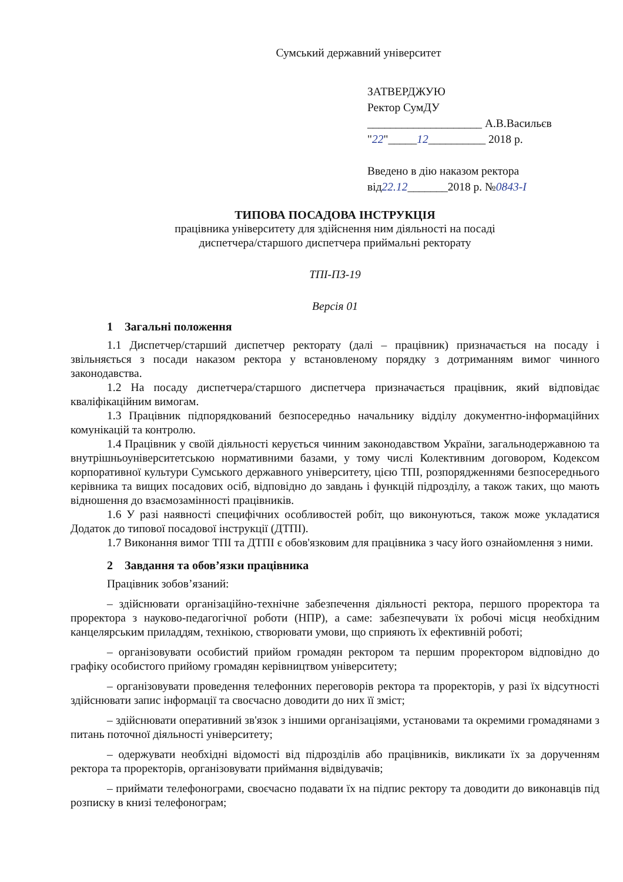Сумський державний університет
ЗАТВЕРДЖУЮ
Ректор СумДУ
____________________ А.В.Васильєв
"22"_____12__________ 2018 р.
Введено в дію наказом ректора
від22.12_______2018 р. №0843-I
ТИПОВА ПОСАДОВА ІНСТРУКЦІЯ
працівника університету для здійснення ним діяльності на посаді
диспетчера/старшого диспетчера приймальні ректорату
ТПІ-ПЗ-19
Версія 01
1 Загальні положення
1.1 Диспетчер/старший диспетчер ректорату (далі – працівник) призначається на посаду і звільняється з посади наказом ректора у встановленому порядку з дотриманням вимог чинного законодавства.
1.2 На посаду диспетчера/старшого диспетчера призначається працівник, який відповідає кваліфікаційним вимогам.
1.3 Працівник підпорядкований безпосередньо начальнику відділу документно-інформаційних комунікацій та контролю.
1.4 Працівник у своїй діяльності керується чинним законодавством України, загальнодержавною та внутрішньоуніверситетською нормативними базами, у тому числі Колективним договором, Кодексом корпоративної культури Сумського державного університету, цією ТПІ, розпорядженнями безпосереднього керівника та вищих посадових осіб, відповідно до завдань і функцій підрозділу, а також таких, що мають відношення до взаємозамінності працівників.
1.6 У разі наявності специфічних особливостей робіт, що виконуються, також може укладатися Додаток до типової посадової інструкції (ДТПІ).
1.7 Виконання вимог ТПІ та ДТПІ є обов'язковим для працівника з часу його ознайомлення з ними.
2 Завдання та обов’язки працівника
Працівник зобов’язаний:
– здійснювати організаційно-технічне забезпечення діяльності ректора, першого проректора та проректора з науково-педагогічної роботи (НПР), а саме: забезпечувати їх робочі місця необхідним канцелярським приладдям, технікою, створювати умови, що сприяють їх ефективній роботі;
– організовувати особистий прийом громадян ректором та першим проректором відповідно до графіку особистого прийому громадян керівництвом університету;
– організовувати проведення телефонних переговорів ректора та проректорів, у разі їх відсутності здійснювати запис інформації та своєчасно доводити до них її зміст;
– здійснювати оперативний зв'язок з іншими організаціями, установами та окремими громадянами з питань поточної діяльності університету;
– одержувати необхідні відомості від підрозділів або працівників, викликати їх за дорученням ректора та проректорів, організовувати приймання відвідувачів;
– приймати телефонограми, своєчасно подавати їх на підпис ректору та доводити до виконавців під розписку в книзі телефонограм;